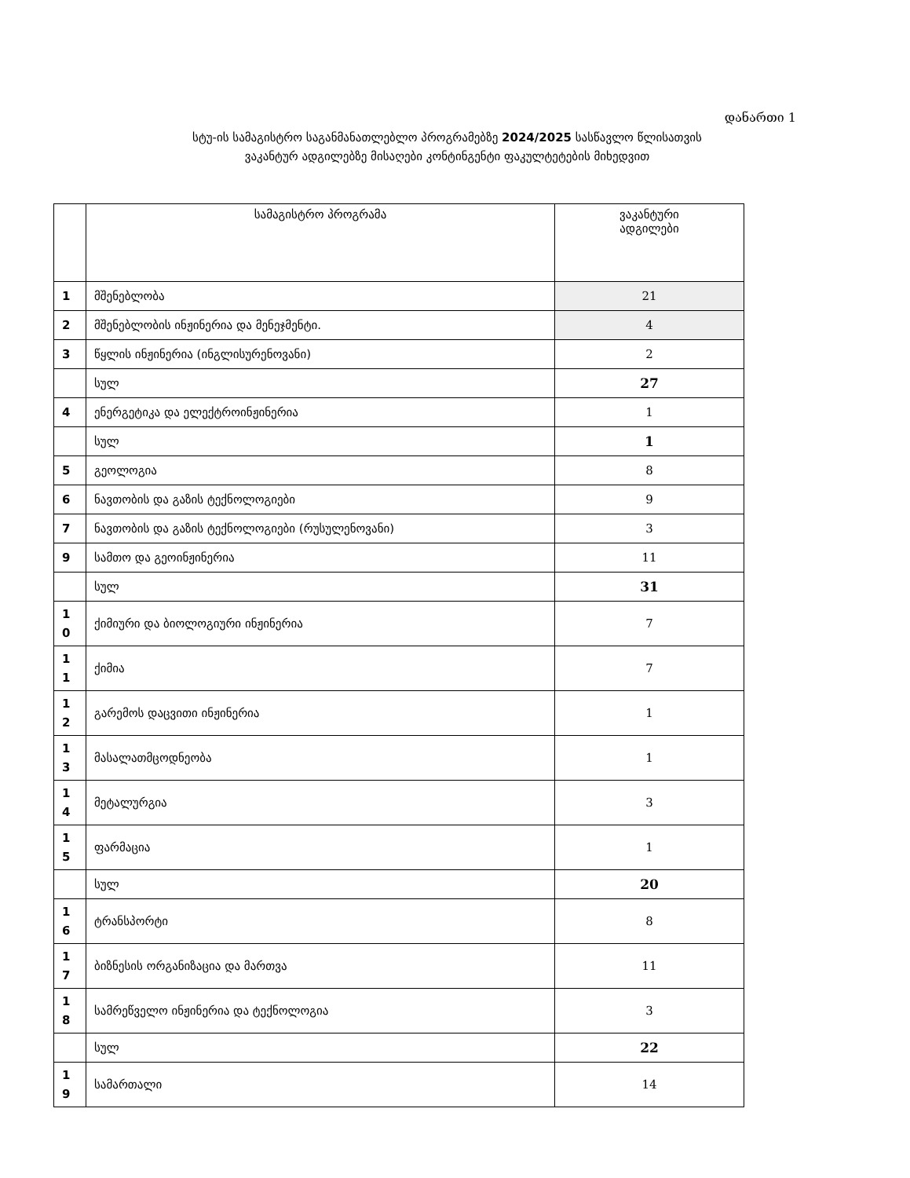დანართი 1
სტუ-ის სამაგისტრო საგანმანათლებლო პროგრამებზე 2024/2025 სასწავლო წლისათვის
ვაკანტურ ადგილებზე მისაღები კონტინგენტი ფაკულტეტების მიხედვით
| | სამაგისტრო პროგრამა | ვაკანტური ადგილები |
| --- | --- | --- |
| 1 | მშენებლობა | 21 |
| 2 | მშენებლობის ინჟინერია და მენეჯმენტი. | 4 |
| 3 | წყლის ინჟინერია (ინგლისურენოვანი) | 2 |
| | სულ | 27 |
| 4 | ენერგეტიკა და ელექტროინჟინერია | 1 |
| | სულ | 1 |
| 5 | გეოლოგია | 8 |
| 6 | ნავთობის და გაზის ტექნოლოგიები | 9 |
| 7 | ნავთობის და გაზის ტექნოლოგიები (რუსულენოვანი) | 3 |
| 9 | სამთო და გეოინჟინერია | 11 |
| | სულ | 31 |
| 1 0 | ქიმიური და ბიოლოგიური ინჟინერია | 7 |
| 1 1 | ქიმია | 7 |
| 1 2 | გარემოს დაცვითი ინჟინერია | 1 |
| 1 3 | მასალათმცოდნეობა | 1 |
| 1 4 | მეტალურგია | 3 |
| 1 5 | ფარმაცია | 1 |
| | სულ | 20 |
| 1 6 | ტრანსპორტი | 8 |
| 1 7 | ბიზნესის ორგანიზაცია და მართვა | 11 |
| 1 8 | სამრეწველო ინჟინერია და ტექნოლოგია | 3 |
| | სულ | 22 |
| 1 9 | სამართალი | 14 |